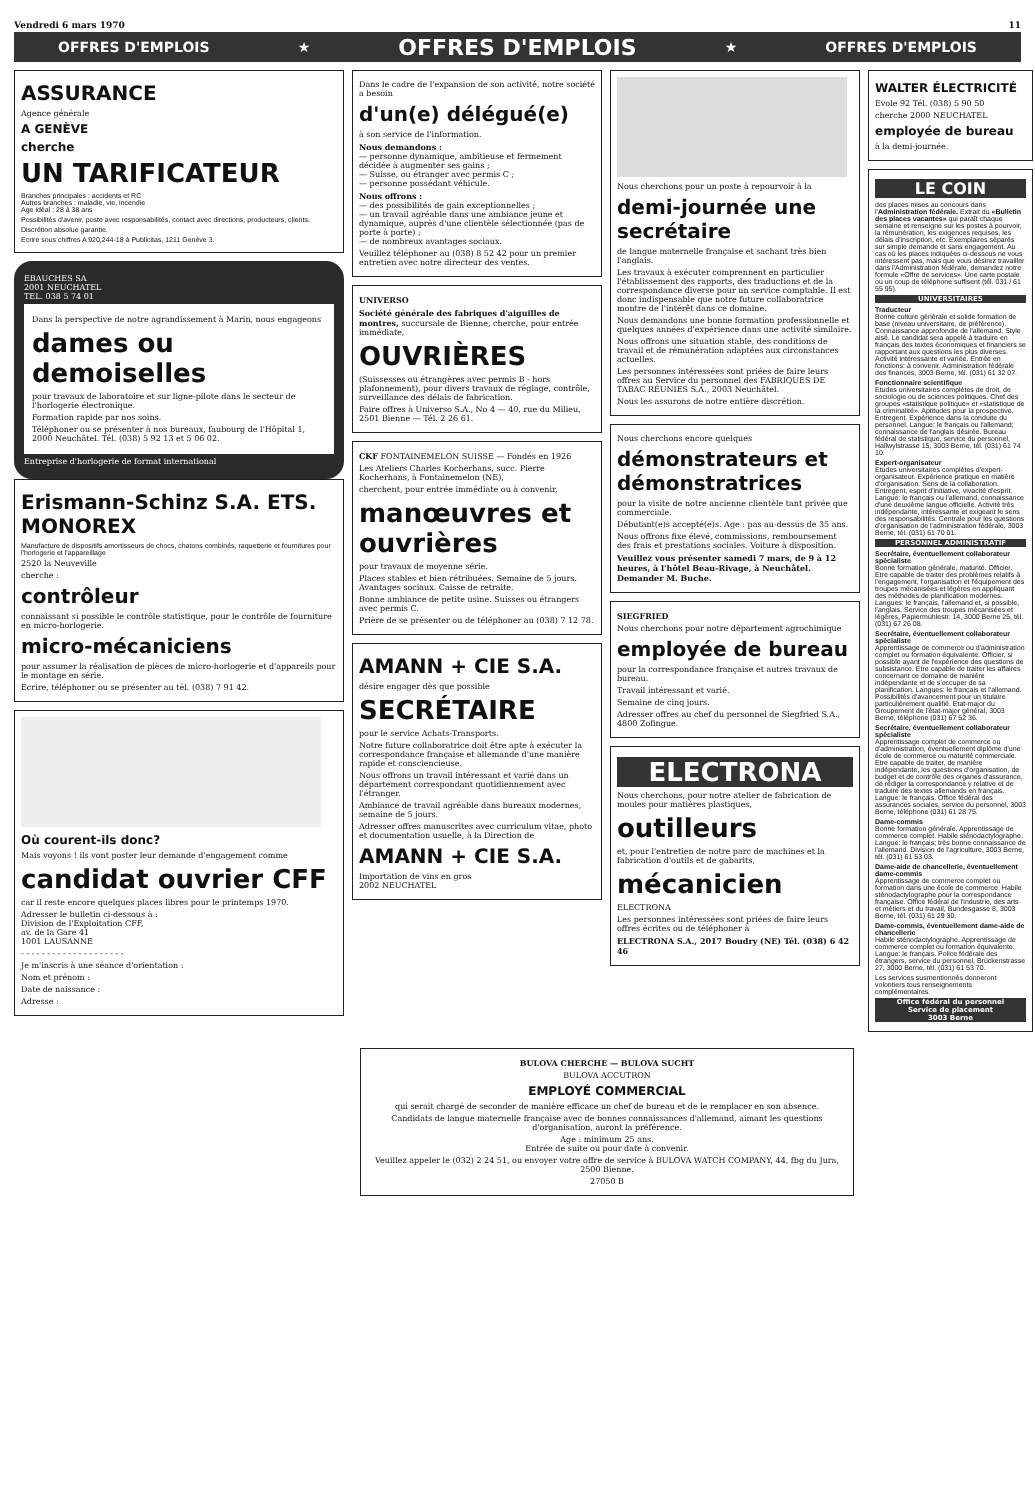Vendredi 6 mars 1970 11
OFFRES D'EMPLOIS ★ OFFRES D'EMPLOIS ★ OFFRES D'EMPLOIS
ASSURANCE
Agence générale
A GENÈVE
cherche
UN TARIFICATEUR
Branches principales : accidents et RC
Autres branches : maladie, vie, incendie
Age idéal : 28 à 38 ans
Possibilités d'avenir, poste avec responsabilités, contact avec directions, producteurs, clients.
Discrétion absolue garantie.
Ecrire sous chiffres A 920,244-18 à Publicitas, 1211 Genève 3.
EBAUCHES SA
2001 NEUCHATEL
TEL. 038 5 74 01
Dans la perspective de notre agrandissement à Marin, nous engageons
dames ou demoiselles
pour travaux de laboratoire et sur ligne-pilote dans le secteur de l'horlogerie électronique.
Formation rapide par nos soins.
Téléphoner ou se présenter à nos bureaux, faubourg de l'Hôpital 1, 2000 Neuchâtel. Tél. (038) 5 92 13 et 5 06 02.
Entreprise d'horlogerie de format international
Erismann-Schinz S.A. ETS. MONOREX
Manufacture de dispositifs amortisseurs de chocs, chatons combinés, raquetterie et fournitures pour l'horlogerie et l'appareillage
2520 la Neuveville
cherche :
contrôleur
connaissant si possible le contrôle statistique, pour le contrôle de fourniture en micro-horlogerie.
micro-mécaniciens
pour assumer la réalisation de pièces de micro-horlogerie et d'appareils pour le montage en série.
Ecrire, téléphoner ou se présenter au tél. (038) 7 91 42.
Où courent-ils donc?
Mais voyons ! ils vont poster leur demande d'engagement comme
candidat ouvrier CFF
car il reste encore quelques places libres pour le printemps 1970.
Adresser le bulletin ci-dessous à :
Division de l'Exploitation CFF,
av. de la Gare 41
1001 LAUSANNE
- - - - - - - - - - - - - - - - - - - -
Je m'inscris à une séance d'orientation :
Nom et prénom :
Date de naissance :
Adresse :
Dans le cadre de l'expansion de son activité, notre société a besoin
d'un(e) délégué(e)
à son service de l'information.
Nous demandons :
— personne dynamique, ambitieuse et fermement décidée à augmenter ses gains ;
— Suisse, ou étranger avec permis C ;
— personne possédant véhicule.
Nous offrons :
— des possibilités de gain exceptionnelles ;
— un travail agréable dans une ambiance jeune et dynamique, auprès d'une clientèle sélectionnée (pas de porte à porte) ;
— de nombreux avantages sociaux.
Veuillez téléphoner au (038) 8 52 42 pour un premier entretien avec notre directeur des ventes.
UNIVERSO
Société générale des fabriques d'aiguilles de montres, succursale de Bienne, cherche, pour entrée immédiate,
OUVRIÈRES
(Suissesses ou étrangères avec permis B - hors plafonnement), pour divers travaux de réglage, contrôle, surveillance des délais de fabrication.
Faire offres à Universo S.A., No 4 — 40, rue du Milieu, 2501 Bienne — Tél. 2 26 61.
CKF FONTAINEMELON SUISSE — Fondés en 1926
Les Ateliers Charles Kocherhans, succ. Pierre Kocherhans, à Fontainemelon (NE),
cherchent, pour entrée immédiate ou à convenir,
manœuvres et ouvrières
pour travaux de moyenne série.
Places stables et bien rétribuées. Semaine de 5 jours. Avantages sociaux. Caisse de retraite.
Bonne ambiance de petite usine. Suisses ou étrangers avec permis C.
Prière de se présenter ou de téléphoner au (038) 7 12 78.
AMANN + CIE S.A.
désire engager dès que possible
SECRÉTAIRE
pour le service Achats-Transports.
Notre future collaboratrice doit être apte à exécuter la correspondance française et allemande d'une manière rapide et consciencieuse.
Nous offrons un travail intéressant et varié dans un département correspondant quotidiennement avec l'étranger.
Ambiance de travail agréable dans bureaux modernes, semaine de 5 jours.
Adresser offres manuscrites avec curriculum vitae, photo et documentation usuelle, à la Direction de
AMANN + CIE S.A.
Importation de vins en gros
2002 NEUCHATEL
Nous cherchons pour un poste à repourvoir à la
demi-journée une secrétaire
de langue maternelle française et sachant très bien l'anglais.
Les travaux à exécuter comprennent en particulier l'établissement des rapports, des traductions et de la correspondance diverse pour un service comptable. Il est donc indispensable que notre future collaboratrice montre de l'intérêt dans ce domaine.
Nous demandons une bonne formation professionnelle et quelques années d'expérience dans une activité similaire.
Nous offrons une situation stable, des conditions de travail et de rémunération adaptées aux circonstances actuelles.
Les personnes intéressées sont priées de faire leurs offres au Service du personnel des FABRIQUES DE TABAC RÉUNIES S.A., 2003 Neuchâtel.
Nous les assurons de notre entière discrétion.
Nous cherchons encore quelques
démonstrateurs et démonstratrices
pour la visite de notre ancienne clientèle tant privée que commerciale.
Débutant(e)s accepté(e)s. Age : pas au-dessus de 35 ans.
Nous offrons fixe élevé, commissions, remboursement des frais et prestations sociales. Voiture à disposition.
Veuillez vous présenter samedi 7 mars, de 9 à 12 heures, à l'hôtel Beau-Rivage, à Neuchâtel. Demander M. Buche.
SIEGFRIED
Nous cherchons pour notre département agrochimique
employée de bureau
pour la correspondance française et autres travaux de bureau.
Travail intéressant et varié.
Semaine de cinq jours.
Adresser offres au chef du personnel de Siegfried S.A., 4800 Zofingue.
ELECTRONA
Nous cherchons, pour notre atelier de fabrication de moules pour matières plastiques,
outilleurs
et, pour l'entretien de notre parc de machines et la fabrication d'outils et de gabarits,
mécanicien
ELECTRONA
Les personnes intéressées sont priées de faire leurs offres écrites ou de téléphoner à
ELECTRONA S.A., 2017 Boudry (NE) Tél. (038) 6 42 46
WALTER ÉLECTRICITÉ
Evole 92 Tél. (038) 5 90 50
cherche 2000 NEUCHATEL
employée de bureau
à la demi-journée.
LE COIN
des places mises au concours dans l'Administration fédérale. Extrait du «Bulletin des places vacantes» qui paraît chaque semaine et renseigne sur les postes à pourvoir, la rémunération, les exigences requises, les délais d'inscription, etc. Exemplaires séparés sur simple demande et sans engagement. Au cas où les places indiquées ci-dessous ne vous intéressent pas, mais que vous désirez travailler dans l'Administration fédérale, demandez notre formule «Offre de services». Une carte postale ou un coup de téléphone suffisent (tél. 031 / 61 55 95).
UNIVERSITAIRES
Traducteur
Bonne culture générale et solide formation de base (niveau universitaire, de préférence). Connaissance approfondie de l'allemand. Style aisé. Le candidat sera appelé à traduire en français des textes économiques et financiers se rapportant aux questions les plus diverses. Activité intéressante et variée. Entrée en fonctions: à convenir. Administration fédérale des finances, 3003 Berne, tél. (031) 61 32 07.
Fonctionnaire scientifique
Etudes universitaires complètes de droit, de sociologie ou de sciences politiques. Chef des groupes «statistique politique» et «statistique de la criminalité». Aptitudes pour la prospective. Entregent. Expérience dans la conduite du personnel. Langue: le français ou l'allemand; connaissance de l'anglais désirée. Bureau fédéral de statistique, service du personnel, Hallwylstrasse 15, 3003 Berne, tél. (031) 61 74 10.
Expert-organisateur
Etudes universitaires complètes d'expert-organisateur. Expérience pratique en matière d'organisation. Sens de la collaboration. Entregent, esprit d'initiative, vivacité d'esprit. Langue: le français ou l'allemand, connaissance d'une deuxième langue officielle. Activité très indépendante, intéressante et exigeant le sens des responsabilités. Centrale pour les questions d'organisation de l'administration fédérale, 3003 Berne, tél. (031) 61 70 01.
PERSONNEL ADMINISTRATIF
Secrétaire, éventuellement collaborateur spécialiste
Bonne formation générale, maturité. Officier. Etre capable de traiter des problèmes relatifs à l'engagement, l'organisation et l'équipement des troupes mécanisées et légères en appliquant des méthodes de planification modernes. Langues: le français, l'allemand et, si possible, l'anglais. Service des troupes mécanisées et légères, Papiermühlestr. 14, 3000 Berne 25, tél. (031) 67 26 08.
Secrétaire, éventuellement collaborateur spécialiste
Apprentissage de commerce ou d'administration complet ou formation équivalente. Officier, si possible ayant de l'expérience des questions de subsistance. Etre capable de traiter les affaires concernant ce domaine de manière indépendante et de s'occuper de sa planification. Langues: le français et l'allemand. Possibilités d'avancement pour un titulaire particulièrement qualifié. Etat-major du Groupement de l'état-major général, 3003 Berne, téléphone (031) 67 52 36.
Secrétaire, éventuellement collaborateur spécialiste
Apprentissage complet de commerce ou d'administration, éventuellement diplôme d'une école de commerce ou maturité commerciale. Etre capable de traiter, de manière indépendante, les questions d'organisation, de budget et de contrôle des organes d'assurance, de rédiger la correspondance y relative et de traduire des textes allemands en français. Langue: le français. Office fédéral des assurances sociales, service du personnel, 3003 Berne, téléphone (031) 61 28 75.
Dame-commis
Bonne formation générale. Apprentissage de commerce complet. Habile sténodactylographe. Langue: le français; très bonne connaissance de l'allemand. Division de l'agriculture, 3003 Berne, tél. (031) 61 53 03.
Dame-aide de chancellerie, éventuellement dame-commis
Apprentissage de commerce complet ou formation dans une école de commerce. Habile sténodactylographe pour la correspondance française. Office fédéral de l'industrie, des arts et métiers et du travail, Bundesgasse 8, 3003 Berne, tél. (031) 61 29 30.
Dame-commis, éventuellement dame-aide de chancellerie
Habile sténodactylographe. Apprentissage de commerce complet ou formation équivalente. Langue: le français. Police fédérale des étrangers, service du personnel, Brückenstrasse 27, 3000 Berne, tél. (031) 61 53 70.
Les services susmentionnés donneront volontiers tous renseignements complémentaires.
Office fédéral du personnel
Service de placement
3003 Berne
BULOVA CHERCHE — BULOVA SUCHT
BULOVA ACCUTRON
EMPLOYÉ COMMERCIAL
qui serait chargé de seconder de manière efficace un chef de bureau et de le remplacer en son absence.
Candidats de langue maternelle française avec de bonnes connaissances d'allemand, aimant les questions d'organisation, auront la préférence.
Age : minimum 25 ans.
Entrée de suite ou pour date à convenir.
Veuillez appeler le (032) 2 24 51, ou envoyer votre offre de service à BULOVA WATCH COMPANY, 44, fbg du Jura, 2500 Bienne.
27050 B